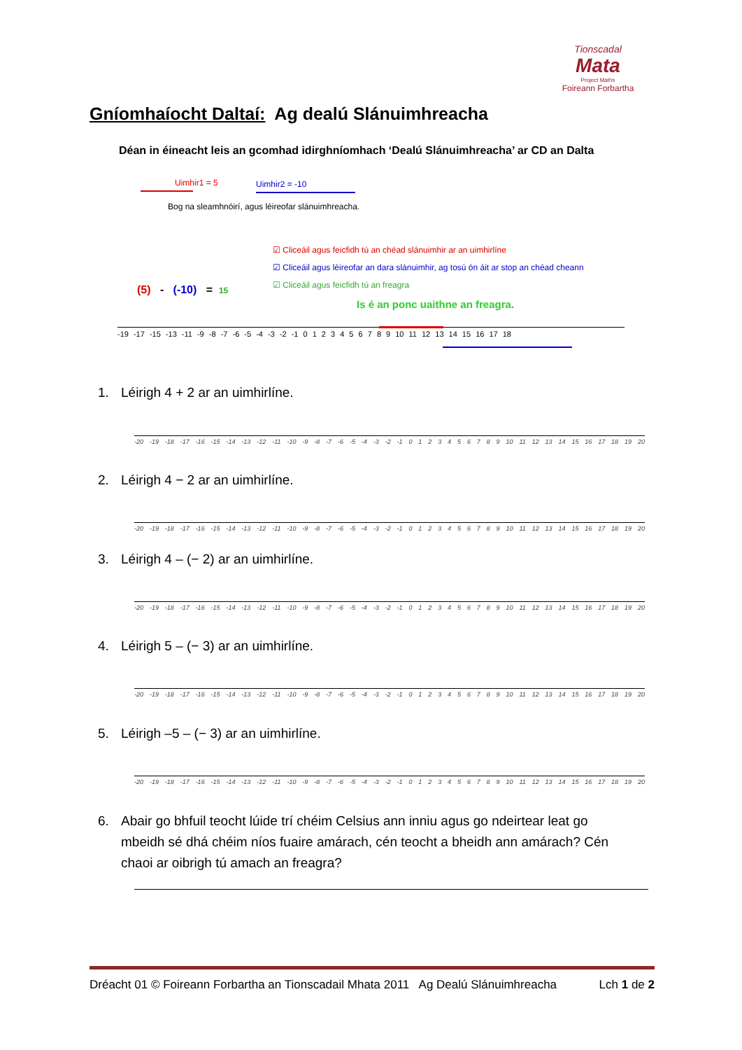Tionscadal
Mata
Project Maths
Foireann Forbartha
Gníomhaíocht Daltaí: Ag dealú Slánuimhreacha
Déan in éineacht leis an gcomhad idirghníomhach ‘Dealú Slánuimhreacha’ ar CD an Dalta
Uimhir1 = 5 Uimhir2 = -10
Bog na sleamhnóirí, agus léireofar slánuimhreacha.
☑ Cliceáil agus feicfidh tú an chéad slánuimhir ar an uimhirlíne
☑ Cliceáil agus léireofar an dara slánuimhir, ag tosú ón áit ar stop an chéad cheann
☑ Cliceáil agus feicfidh tú an freagra
(5) - (-10) = 15
Is é an ponc uaithne an freagra.
-19 -17 -15 -13 -11 -9 -8 -7 -6 -5 -4 -3 -2 -1 0 1 2 3 4 5 6 7 8 9 10 11 12 13 14 15 16 17 18
1. Léirigh 4 + 2 ar an uimhirlíne.
-20 -19 -18 -17 -16 -15 -14 -13 -12 -11 -10 -9 -8 -7 -6 -5 -4 -3 -2 -1 0123456789 10 11 12 13 14 15 16 17 18 19 20
2. Léirigh 4 − 2 ar an uimhirlíne.
-20 -19 -18 -17 -16 -15 -14 -13 -12 -11 -10 -9 -8 -7 -6 -5 -4 -3 -2 -1 0123456789 10 11 12 13 14 15 16 17 18 19 20
3. Léirigh 4 – (− 2) ar an uimhirlíne.
-20 -19 -18 -17 -16 -15 -14 -13 -12 -11 -10 -9 -8 -7 -6 -5 -4 -3 -2 -1 0123456789 10 11 12 13 14 15 16 17 18 19 20
4. Léirigh 5 – (− 3) ar an uimhirlíne.
-20 -19 -18 -17 -16 -15 -14 -13 -12 -11 -10 -9 -8 -7 -6 -5 -4 -3 -2 -1 0123456789 10 11 12 13 14 15 16 17 18 19 20
5. Léirigh –5 – (− 3) ar an uimhirlíne.
-20 -19 -18 -17 -16 -15 -14 -13 -12 -11 -10 -9 -8 -7 -6 -5 -4 -3 -2 -1 0123456789 10 11 12 13 14 15 16 17 18 19 20
6. Abair go bhfuil teocht lúide trí chéim Celsius ann inniu agus go ndeirtear leat go mbeidh sé dhá chéim níos fuaire amárach, cén teocht a bheidh ann amárach? Cén chaoi ar oibrigh tú amach an freagra?
Dréacht 01 © Foireann Forbartha an Tionscadail Mhata 2011 Ag Dealú Slánuimhreacha Lch 1 de 2